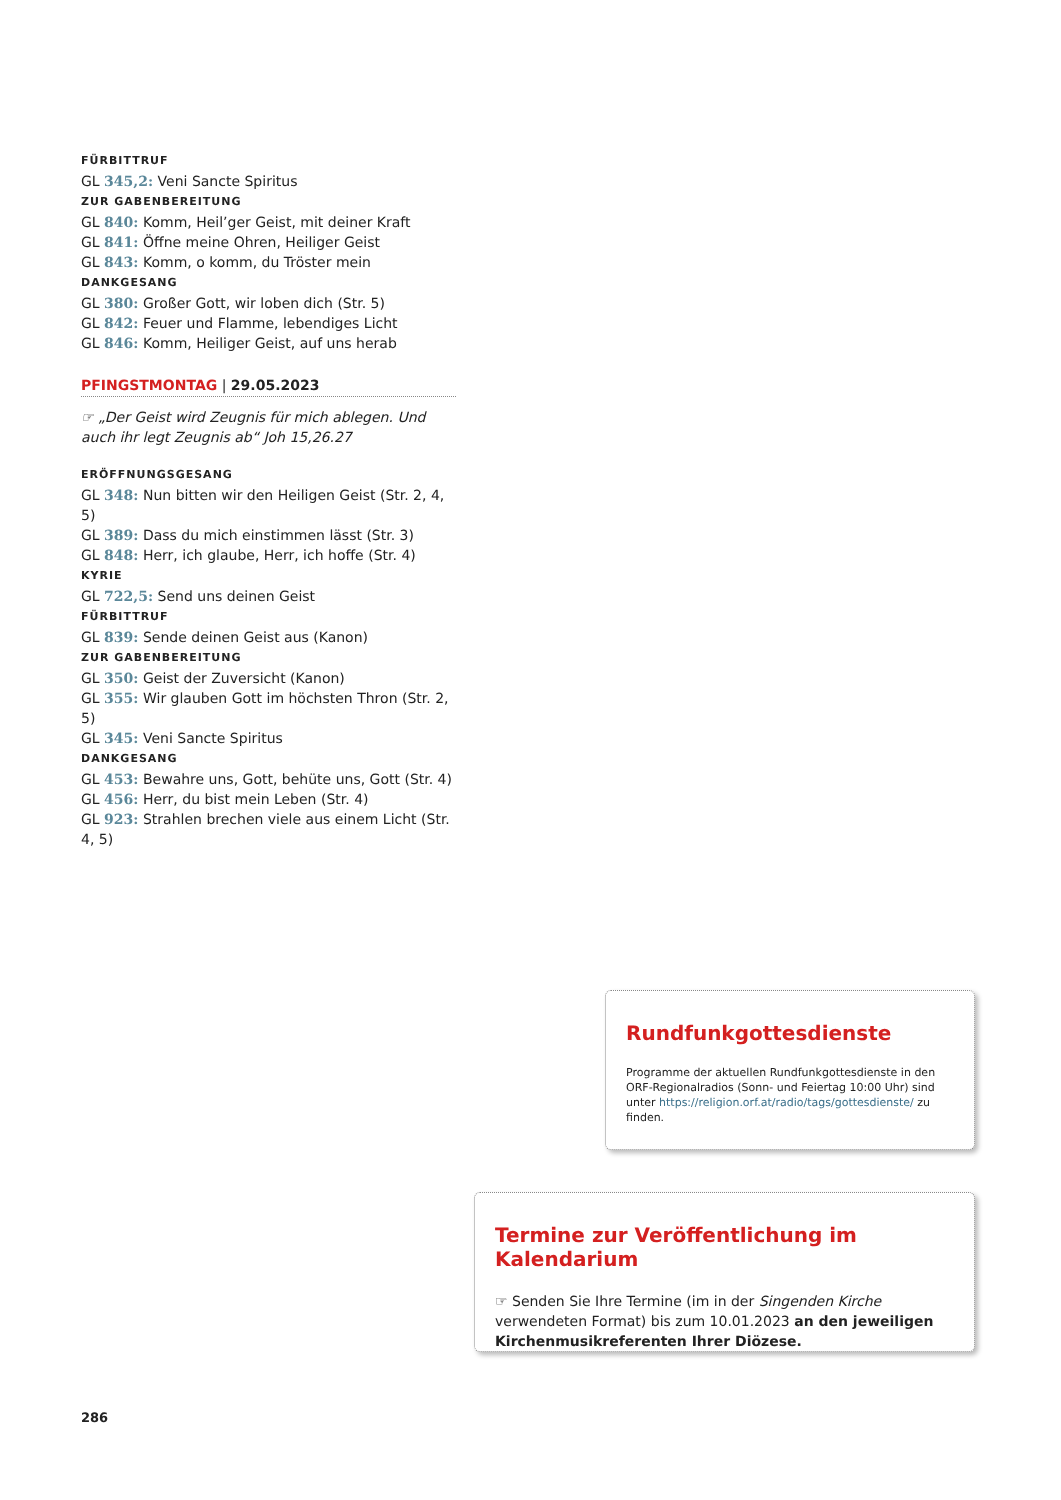FÜRBITTRUF
GL 345,2: Veni Sancte Spiritus
ZUR GABENBEREITUNG
GL 840: Komm, Heil’ger Geist, mit deiner Kraft
GL 841: Öffne meine Ohren, Heiliger Geist
GL 843: Komm, o komm, du Tröster mein
DANKGESANG
GL 380: Großer Gott, wir loben dich (Str. 5)
GL 842: Feuer und Flamme, lebendiges Licht
GL 846: Komm, Heiliger Geist, auf uns herab
PFINGSTMONTAG | 29.05.2023
☞ „Der Geist wird Zeugnis für mich ablegen. Und auch ihr legt Zeugnis ab“ Joh 15,26.27
ERÖFFNUNGSGESANG
GL 348: Nun bitten wir den Heiligen Geist (Str. 2, 4, 5)
GL 389: Dass du mich einstimmen lässt (Str. 3)
GL 848: Herr, ich glaube, Herr, ich hoffe (Str. 4)
KYRIE
GL 722,5: Send uns deinen Geist
FÜRBITTRUF
GL 839: Sende deinen Geist aus (Kanon)
ZUR GABENBEREITUNG
GL 350: Geist der Zuversicht (Kanon)
GL 355: Wir glauben Gott im höchsten Thron (Str. 2, 5)
GL 345: Veni Sancte Spiritus
DANKGESANG
GL 453: Bewahre uns, Gott, behüte uns, Gott (Str. 4)
GL 456: Herr, du bist mein Leben (Str. 4)
GL 923: Strahlen brechen viele aus einem Licht (Str. 4, 5)
Rundfunkgottesdienste
Programme der aktuellen Rundfunkgottesdienste in den ORF-Regionalradios (Sonn- und Feiertag 10:00 Uhr) sind unter https://religion.orf.at/radio/tags/gottesdienste/ zu finden.
Termine zur Veröffentlichung im Kalendarium
☞ Senden Sie Ihre Termine (im in der Singenden Kirche verwendeten Format) bis zum 10.01.2023 an den jeweiligen Kirchenmusikreferenten Ihrer Diözese.
286